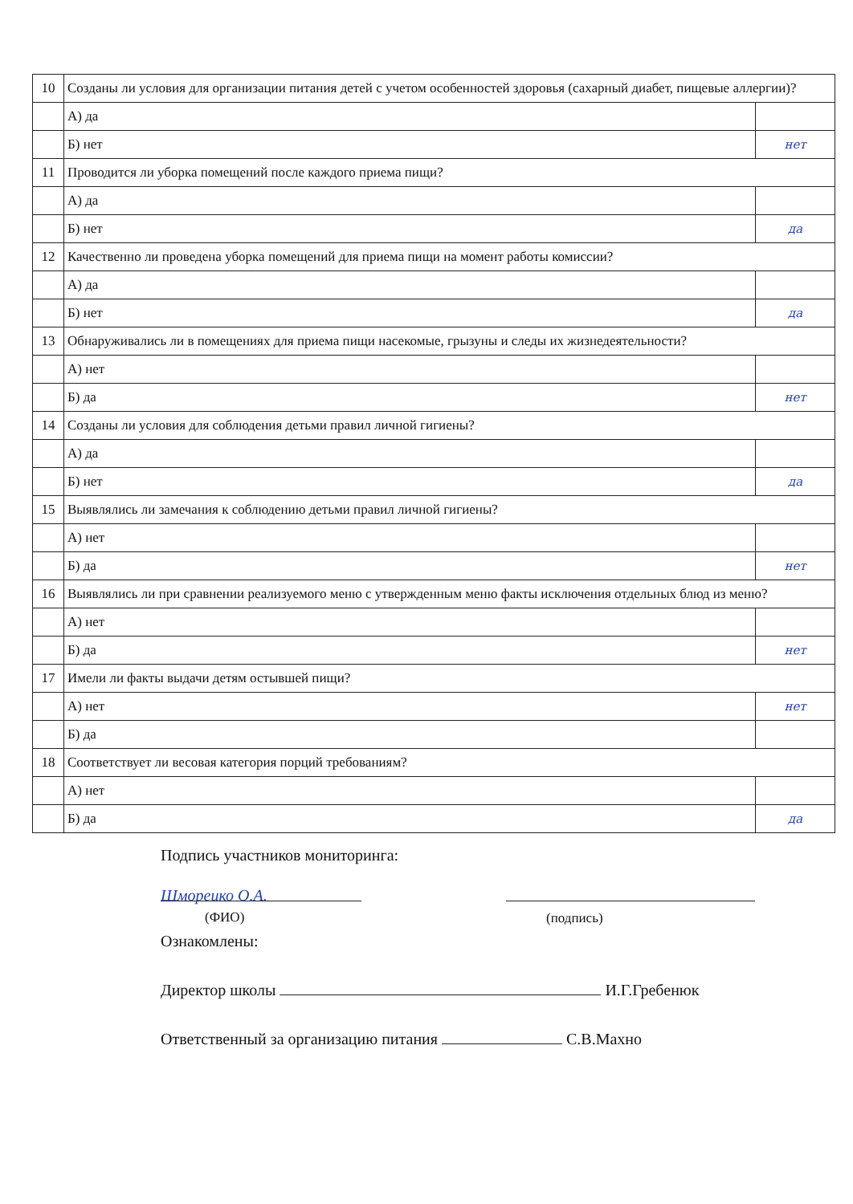| 10 | Созданы ли условия для организации питания детей с учетом особенностей здоровья (сахарный диабет, пищевые аллергии)? | |
| | А) да | |
| | Б) нет | нет |
| 11 | Проводится ли уборка помещений после каждого приема пищи? | |
| | А) да | |
| | Б) нет | да |
| 12 | Качественно ли проведена уборка помещений для приема пищи на момент работы комиссии? | |
| | А) да | |
| | Б) нет | да |
| 13 | Обнаруживались ли в помещениях для приема пищи насекомые, грызуны и следы их жизнедеятельности? | |
| | А) нет | |
| | Б) да | нет |
| 14 | Созданы ли условия для соблюдения детьми правил личной гигиены? | |
| | А) да | |
| | Б) нет | да |
| 15 | Выявлялись ли замечания к соблюдению детьми правил личной гигиены? | |
| | А) нет | |
| | Б) да | нет |
| 16 | Выявлялись ли при сравнении реализуемого меню с утвержденным меню факты исключения отдельных блюд из меню? | |
| | А) нет | |
| | Б) да | нет |
| 17 | Имели ли факты выдачи детям остывшей пищи? | |
| | А) нет | нет |
| | Б) да | |
| 18 | Соответствует ли весовая категория порций требованиям? | |
| | А) нет | |
| | Б) да | да |
Подпись участников мониторинга:
Шмореико О.А.
(ФИО)
(подпись)
Ознакомлены:
Директор школы И.Г.Гребенюк
Ответственный за организацию питания С.В.Махно